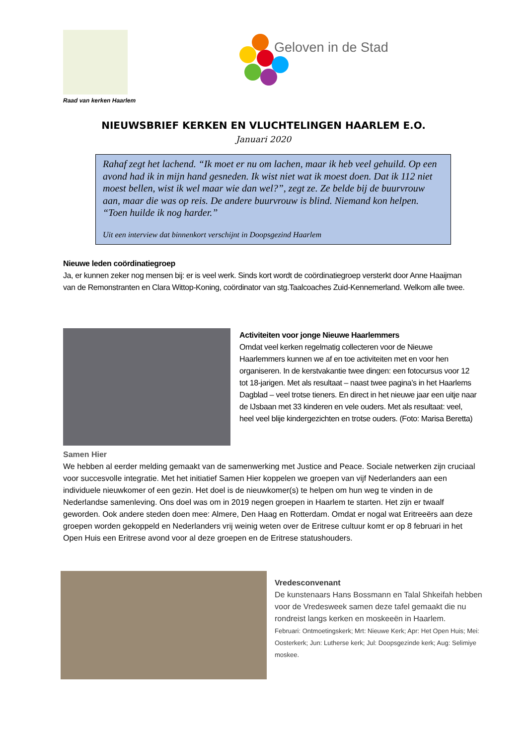Raad van kerken Haarlem
Geloven in de Stad
NIEUWSBRIEF KERKEN EN VLUCHTELINGEN HAARLEM E.O.
Januari 2020
Rahaf zegt het lachend. “Ik moet er nu om lachen, maar ik heb veel gehuild. Op een avond had ik in mijn hand gesneden. Ik wist niet wat ik moest doen. Dat ik 112 niet moest bellen, wist ik wel maar wie dan wel?”, zegt ze. Ze belde bij de buurvrouw aan, maar die was op reis. De andere buurvrouw is blind. Niemand kon helpen. “Toen huilde ik nog harder.”
Uit een interview dat binnenkort verschijnt in Doopsgezind Haarlem
Nieuwe leden coördinatiegroep
Ja, er kunnen zeker nog mensen bij: er is veel werk. Sinds kort wordt de coördinatiegroep versterkt door Anne Haaijman van de Remonstranten en Clara Wittop-Koning, coördinator van stg.Taalcoaches Zuid-Kennemerland. Welkom alle twee.
Activiteiten voor jonge Nieuwe Haarlemmers
Omdat veel kerken regelmatig collecteren voor de Nieuwe Haarlemmers kunnen we af en toe activiteiten met en voor hen organiseren. In de kerstvakantie twee dingen: een fotocursus voor 12 tot 18-jarigen. Met als resultaat – naast twee pagina’s in het Haarlems Dagblad – veel trotse tieners. En direct in het nieuwe jaar een uitje naar de IJsbaan met 33 kinderen en vele ouders. Met als resultaat: veel, heel veel blije kindergezichten en trotse ouders. (Foto: Marisa Beretta)
Samen Hier
We hebben al eerder melding gemaakt van de samenwerking met Justice and Peace. Sociale netwerken zijn cruciaal voor succesvolle integratie. Met het initiatief Samen Hier koppelen we groepen van vijf Nederlanders aan een individuele nieuwkomer of een gezin. Het doel is de nieuwkomer(s) te helpen om hun weg te vinden in de Nederlandse samenleving. Ons doel was om in 2019 negen groepen in Haarlem te starten. Het zijn er twaalf geworden. Ook andere steden doen mee: Almere, Den Haag en Rotterdam. Omdat er nogal wat Eritreeërs aan deze groepen worden gekoppeld en Nederlanders vrij weinig weten over de Eritrese cultuur komt er op 8 februari in het Open Huis een Eritrese avond voor al deze groepen en de Eritrese statushouders.
Vredesconvenant
De kunstenaars Hans Bossmann en Talal Shkeifah hebben voor de Vredesweek samen deze tafel gemaakt die nu rondreist langs kerken en moskeeën in Haarlem.
Februari: Ontmoetingskerk; Mrt: Nieuwe Kerk; Apr: Het Open Huis; Mei: Oosterkerk; Jun: Lutherse kerk; Jul: Doopsgezinde kerk; Aug: Selimiye moskee.